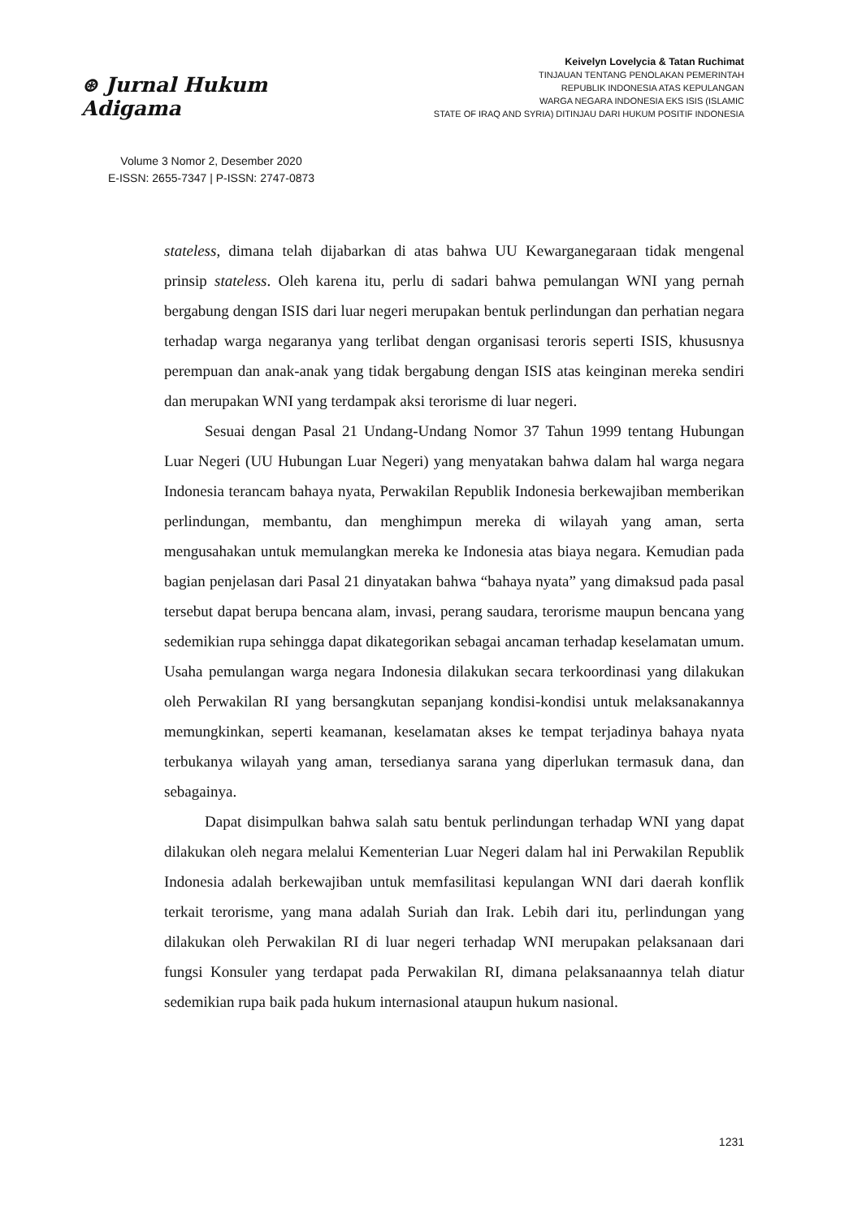⊛ Jurnal Hukum Adigama
Volume 3 Nomor 2, Desember 2020
E-ISSN: 2655-7347 | P-ISSN: 2747-0873
Keivelyn Lovelycia & Tatan Ruchimat
TINJAUAN TENTANG PENOLAKAN PEMERINTAH
REPUBLIK INDONESIA ATAS KEPULANGAN
WARGA NEGARA INDONESIA EKS ISIS (ISLAMIC
STATE OF IRAQ AND SYRIA) DITINJAU DARI HUKUM POSITIF INDONESIA
stateless, dimana telah dijabarkan di atas bahwa UU Kewarganegaraan tidak mengenal prinsip stateless. Oleh karena itu, perlu di sadari bahwa pemulangan WNI yang pernah bergabung dengan ISIS dari luar negeri merupakan bentuk perlindungan dan perhatian negara terhadap warga negaranya yang terlibat dengan organisasi teroris seperti ISIS, khususnya perempuan dan anak-anak yang tidak bergabung dengan ISIS atas keinginan mereka sendiri dan merupakan WNI yang terdampak aksi terorisme di luar negeri.
Sesuai dengan Pasal 21 Undang-Undang Nomor 37 Tahun 1999 tentang Hubungan Luar Negeri (UU Hubungan Luar Negeri) yang menyatakan bahwa dalam hal warga negara Indonesia terancam bahaya nyata, Perwakilan Republik Indonesia berkewajiban memberikan perlindungan, membantu, dan menghimpun mereka di wilayah yang aman, serta mengusahakan untuk memulangkan mereka ke Indonesia atas biaya negara. Kemudian pada bagian penjelasan dari Pasal 21 dinyatakan bahwa “bahaya nyata” yang dimaksud pada pasal tersebut dapat berupa bencana alam, invasi, perang saudara, terorisme maupun bencana yang sedemikian rupa sehingga dapat dikategorikan sebagai ancaman terhadap keselamatan umum. Usaha pemulangan warga negara Indonesia dilakukan secara terkoordinasi yang dilakukan oleh Perwakilan RI yang bersangkutan sepanjang kondisi-kondisi untuk melaksanakannya memungkinkan, seperti keamanan, keselamatan akses ke tempat terjadinya bahaya nyata terbukanya wilayah yang aman, tersedianya sarana yang diperlukan termasuk dana, dan sebagainya.
Dapat disimpulkan bahwa salah satu bentuk perlindungan terhadap WNI yang dapat dilakukan oleh negara melalui Kementerian Luar Negeri dalam hal ini Perwakilan Republik Indonesia adalah berkewajiban untuk memfasilitasi kepulangan WNI dari daerah konflik terkait terorisme, yang mana adalah Suriah dan Irak. Lebih dari itu, perlindungan yang dilakukan oleh Perwakilan RI di luar negeri terhadap WNI merupakan pelaksanaan dari fungsi Konsuler yang terdapat pada Perwakilan RI, dimana pelaksanaannya telah diatur sedemikian rupa baik pada hukum internasional ataupun hukum nasional.
1231